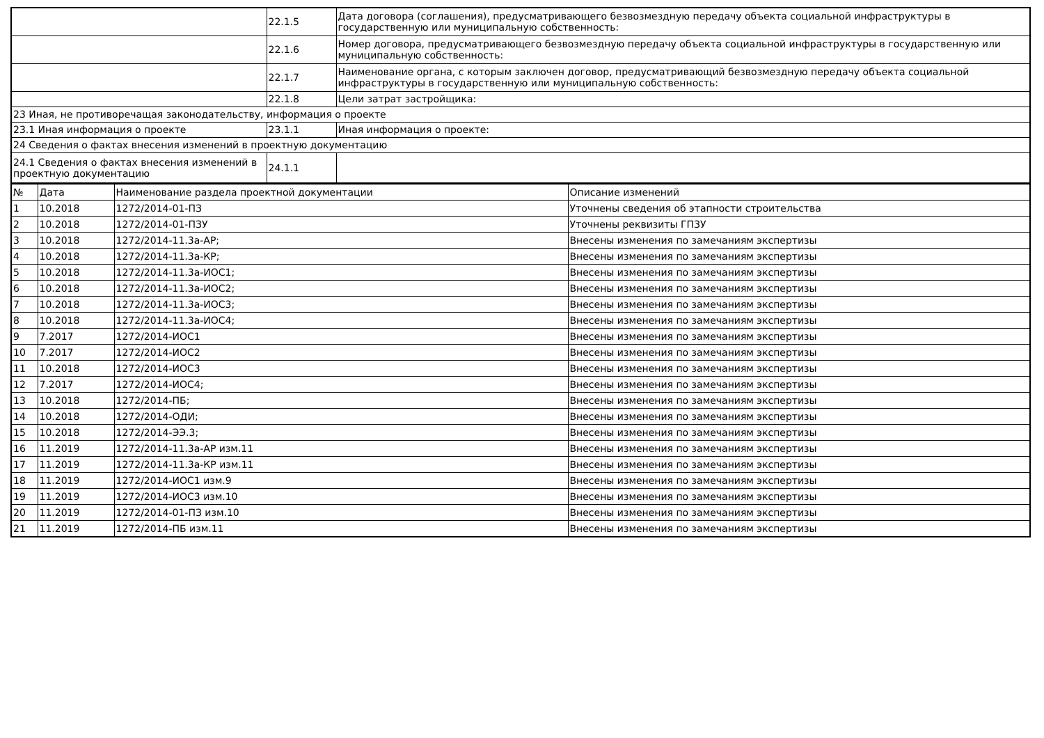| | 22.1.5 | Дата договора (соглашения), предусматривающего безвозмездную передачу объекта социальной инфраструктуры в государственную или муниципальную собственность: |
| | 22.1.6 | Номер договора, предусматривающего безвозмездную передачу объекта социальной инфраструктуры в государственную или муниципальную собственность: |
| | 22.1.7 | Наименование органа, с которым заключен договор, предусматривающий безвозмездную передачу объекта социальной инфраструктуры в государственную или муниципальную собственность: |
| | 22.1.8 | Цели затрат застройщика: |
| 23 Иная, не противоречащая законодательству, информация о проекте | | |
| 23.1 Иная информация о проекте | 23.1.1 | Иная информация о проекте: |
| 24 Сведения о фактах внесения изменений в проектную документацию | | |
| 24.1 Сведения о фактах внесения изменений в проектную документацию | 24.1.1 | |
| № | Дата | Наименование раздела проектной документации | Описание изменений |
| --- | --- | --- | --- |
| 1 | 10.2018 | 1272/2014-01-ПЗ | Уточнены сведения об этапности строительства |
| 2 | 10.2018 | 1272/2014-01-ПЗУ | Уточнены реквизиты ГПЗУ |
| 3 | 10.2018 | 1272/2014-11.3а-АР; | Внесены изменения по замечаниям экспертизы |
| 4 | 10.2018 | 1272/2014-11.3а-КР; | Внесены изменения по замечаниям экспертизы |
| 5 | 10.2018 | 1272/2014-11.3а-ИОС1; | Внесены изменения по замечаниям экспертизы |
| 6 | 10.2018 | 1272/2014-11.3а-ИОС2; | Внесены изменения по замечаниям экспертизы |
| 7 | 10.2018 | 1272/2014-11.3а-ИОС3; | Внесены изменения по замечаниям экспертизы |
| 8 | 10.2018 | 1272/2014-11.3а-ИОС4; | Внесены изменения по замечаниям экспертизы |
| 9 | 7.2017 | 1272/2014-ИОС1 | Внесены изменения по замечаниям экспертизы |
| 10 | 7.2017 | 1272/2014-ИОС2 | Внесены изменения по замечаниям экспертизы |
| 11 | 10.2018 | 1272/2014-ИОС3 | Внесены изменения по замечаниям экспертизы |
| 12 | 7.2017 | 1272/2014-ИОС4; | Внесены изменения по замечаниям экспертизы |
| 13 | 10.2018 | 1272/2014-ПБ; | Внесены изменения по замечаниям экспертизы |
| 14 | 10.2018 | 1272/2014-ОДИ; | Внесены изменения по замечаниям экспертизы |
| 15 | 10.2018 | 1272/2014-ЭЭ.3; | Внесены изменения по замечаниям экспертизы |
| 16 | 11.2019 | 1272/2014-11.3а-АР изм.11 | Внесены изменения по замечаниям экспертизы |
| 17 | 11.2019 | 1272/2014-11.3а-КР изм.11 | Внесены изменения по замечаниям экспертизы |
| 18 | 11.2019 | 1272/2014-ИОС1 изм.9 | Внесены изменения по замечаниям экспертизы |
| 19 | 11.2019 | 1272/2014-ИОС3 изм.10 | Внесены изменения по замечаниям экспертизы |
| 20 | 11.2019 | 1272/2014-01-ПЗ изм.10 | Внесены изменения по замечаниям экспертизы |
| 21 | 11.2019 | 1272/2014-ПБ изм.11 | Внесены изменения по замечаниям экспертизы |